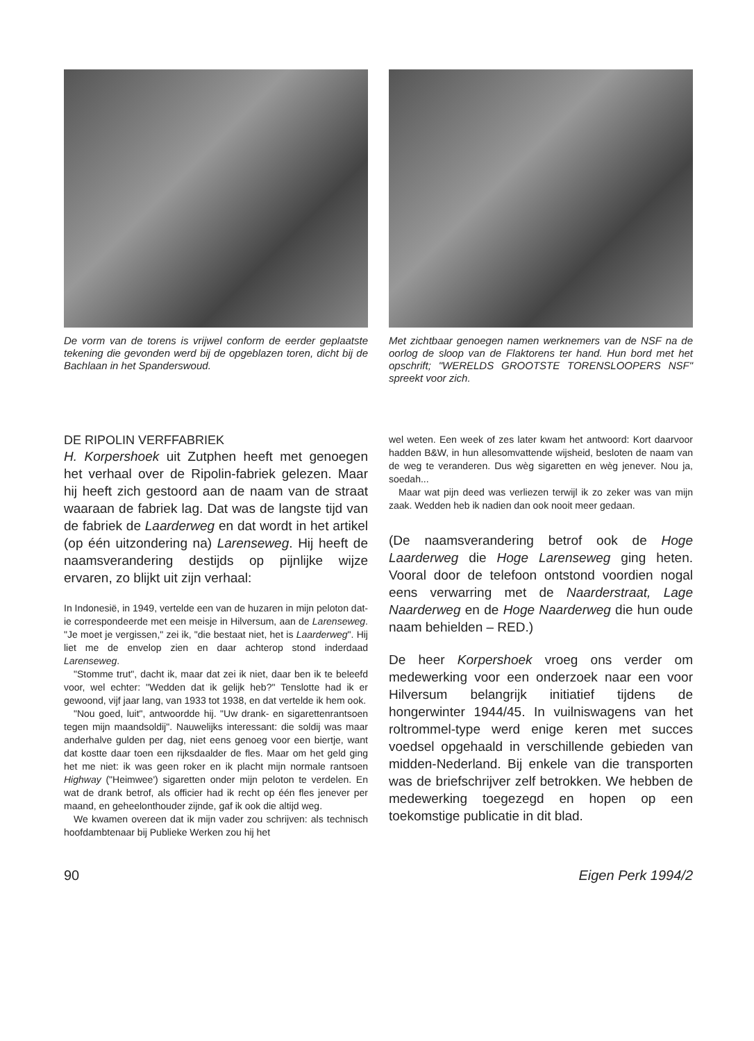De vorm van de torens is vrijwel conform de eerder geplaatste tekening die gevonden werd bij de opgeblazen toren, dicht bij de Bachlaan in het Spanderswoud.
Met zichtbaar genoegen namen werknemers van de NSF na de oorlog de sloop van de Flaktorens ter hand. Hun bord met het opschrift; "WERELDS GROOTSTE TORENSLOOPERS NSF" spreekt voor zich.
DE RIPOLIN VERFFABRIEK
H. Korpershoek uit Zutphen heeft met genoegen het verhaal over de Ripolin-fabriek gelezen. Maar hij heeft zich gestoord aan de naam van de straat waaraan de fabriek lag. Dat was de langste tijd van de fabriek de Laarderweg en dat wordt in het artikel (op één uitzondering na) Larenseweg. Hij heeft de naamsverandering destijds op pijnlijke wijze ervaren, zo blijkt uit zijn verhaal:
In Indonesië, in 1949, vertelde een van de huzaren in mijn peloton dat-ie correspondeerde met een meisje in Hilversum, aan de Larenseweg. "Je moet je vergissen," zei ik, "die bestaat niet, het is Laarderweg". Hij liet me de envelop zien en daar achterop stond inderdaad Larenseweg.
"Stomme trut", dacht ik, maar dat zei ik niet, daar ben ik te beleefd voor, wel echter: "Wedden dat ik gelijk heb?" Tenslotte had ik er gewoond, vijf jaar lang, van 1933 tot 1938, en dat vertelde ik hem ook.
"Nou goed, luit", antwoordde hij. "Uw drank- en sigarettenrantsoen tegen mijn maandsoldij". Nauwelijks interessant: die soldij was maar anderhalve gulden per dag, niet eens genoeg voor een biertje, want dat kostte daar toen een rijksdaalder de fles. Maar om het geld ging het me niet: ik was geen roker en ik placht mijn normale rantsoen Highway ("Heimwee') sigaretten onder mijn peloton te verdelen. En wat de drank betrof, als officier had ik recht op één fles jenever per maand, en geheelonthouder zijnde, gaf ik ook die altijd weg.
We kwamen overeen dat ik mijn vader zou schrijven: als technisch hoofdambtenaar bij Publieke Werken zou hij het
wel weten. Een week of zes later kwam het antwoord: Kort daarvoor hadden B&W, in hun allesomvattende wijsheid, besloten de naam van de weg te veranderen. Dus wèg sigaretten en wèg jenever. Nou ja, soedah...
Maar wat pijn deed was verliezen terwijl ik zo zeker was van mijn zaak. Wedden heb ik nadien dan ook nooit meer gedaan.
(De naamsverandering betrof ook de Hoge Laarderweg die Hoge Larenseweg ging heten. Vooral door de telefoon ontstond voordien nogal eens verwarring met de Naarderstraat, Lage Naarderweg en de Hoge Naarderweg die hun oude naam behielden – RED.)
De heer Korpershoek vroeg ons verder om medewerking voor een onderzoek naar een voor Hilversum belangrijk initiatief tijdens de hongerwinter 1944/45. In vuilniswagens van het roltrommel-type werd enige keren met succes voedsel opgehaald in verschillende gebieden van midden-Nederland. Bij enkele van die transporten was de briefschrijver zelf betrokken. We hebben de medewerking toegezegd en hopen op een toekomstige publicatie in dit blad.
90 Eigen Perk 1994/2